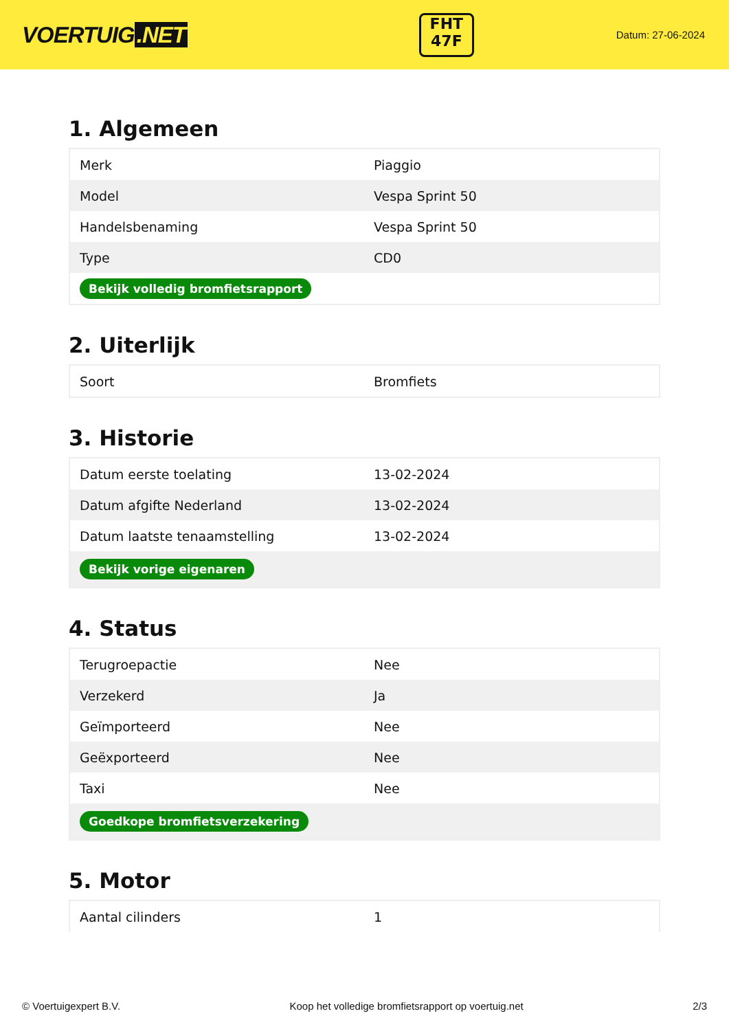VOERTUIG.NET
FHT
47F
Datum: 27-06-2024
1. Algemeen
| Merk | Piaggio |
| Model | Vespa Sprint 50 |
| Handelsbenaming | Vespa Sprint 50 |
| Type | CD0 |
| Bekijk volledig bromfietsrapport | |
2. Uiterlijk
| Soort | Bromfiets |
3. Historie
| Datum eerste toelating | 13-02-2024 |
| Datum afgifte Nederland | 13-02-2024 |
| Datum laatste tenaamstelling | 13-02-2024 |
| Bekijk vorige eigenaren | |
4. Status
| Terugroepactie | Nee |
| Verzekerd | Ja |
| Geïmporteerd | Nee |
| Geëxporteerd | Nee |
| Taxi | Nee |
| Goedkope bromfietsverzekering | |
5. Motor
| Aantal cilinders | 1 |
© Voertuigexpert B.V. Koop het volledige bromfietsrapport op voertuig.net 2/3